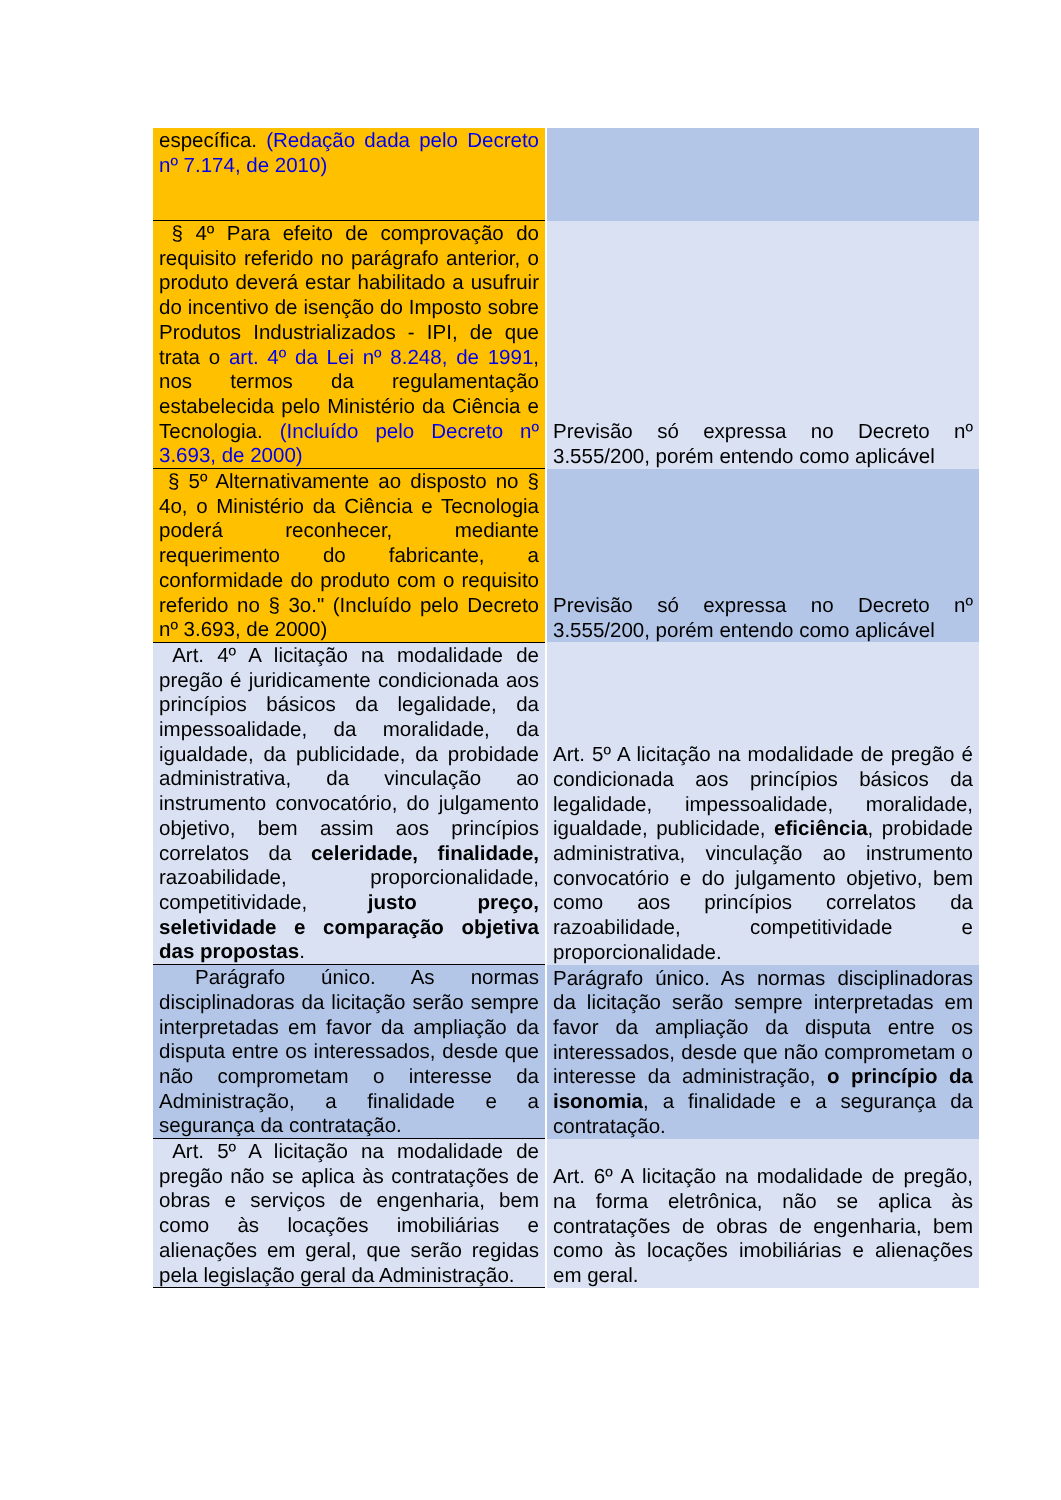| específica. (Redação dada pelo Decreto nº 7.174, de 2010) | |
| § 4º Para efeito de comprovação do requisito referido no parágrafo anterior, o produto deverá estar habilitado a usufruir do incentivo de isenção do Imposto sobre Produtos Industrializados - IPI, de que trata o art. 4º da Lei nº 8.248, de 1991 , nos termos da regulamentação estabelecida pelo Ministério da Ciência e Tecnologia. (Incluído pelo Decreto nº 3.693, de 2000) | Previsão só expressa no Decreto nº 3.555/200, porém entendo como aplicável |
| § 5º Alternativamente ao disposto no § 4o, o Ministério da Ciência e Tecnologia poderá reconhecer, mediante requerimento do fabricante, a conformidade do produto com o requisito referido no § 3o." (Incluído pelo Decreto nº 3.693, de 2000) | Previsão só expressa no Decreto nº 3.555/200, porém entendo como aplicável |
| Art. 4º A licitação na modalidade de pregão é juridicamente condicionada aos princípios básicos da legalidade, da impessoalidade, da moralidade, da igualdade, da publicidade, da probidade administrativa, da vinculação ao instrumento convocatório, do julgamento objetivo, bem assim aos princípios correlatos da celeridade, finalidade, razoabilidade, proporcionalidade, competitividade, justo preço, seletividade e comparação objetiva das propostas . | Art. 5º A licitação na modalidade de pregão é condicionada aos princípios básicos da legalidade, impessoalidade, moralidade, igualdade, publicidade, eficiência , probidade administrativa, vinculação ao instrumento convocatório e do julgamento objetivo, bem como aos princípios correlatos da razoabilidade, competitividade e proporcionalidade. |
| Parágrafo único. As normas disciplinadoras da licitação serão sempre interpretadas em favor da ampliação da disputa entre os interessados, desde que não comprometam o interesse da Administração, a finalidade e a segurança da contratação. | Parágrafo único. As normas disciplinadoras da licitação serão sempre interpretadas em favor da ampliação da disputa entre os interessados, desde que não comprometam o interesse da administração, o princípio da isonomia , a finalidade e a segurança da contratação. |
| Art. 5º A licitação na modalidade de pregão não se aplica às contratações de obras e serviços de engenharia, bem como às locações imobiliárias e alienações em geral, que serão regidas pela legislação geral da Administração. | Art. 6º A licitação na modalidade de pregão, na forma eletrônica, não se aplica às contratações de obras de engenharia, bem como às locações imobiliárias e alienações em geral. |